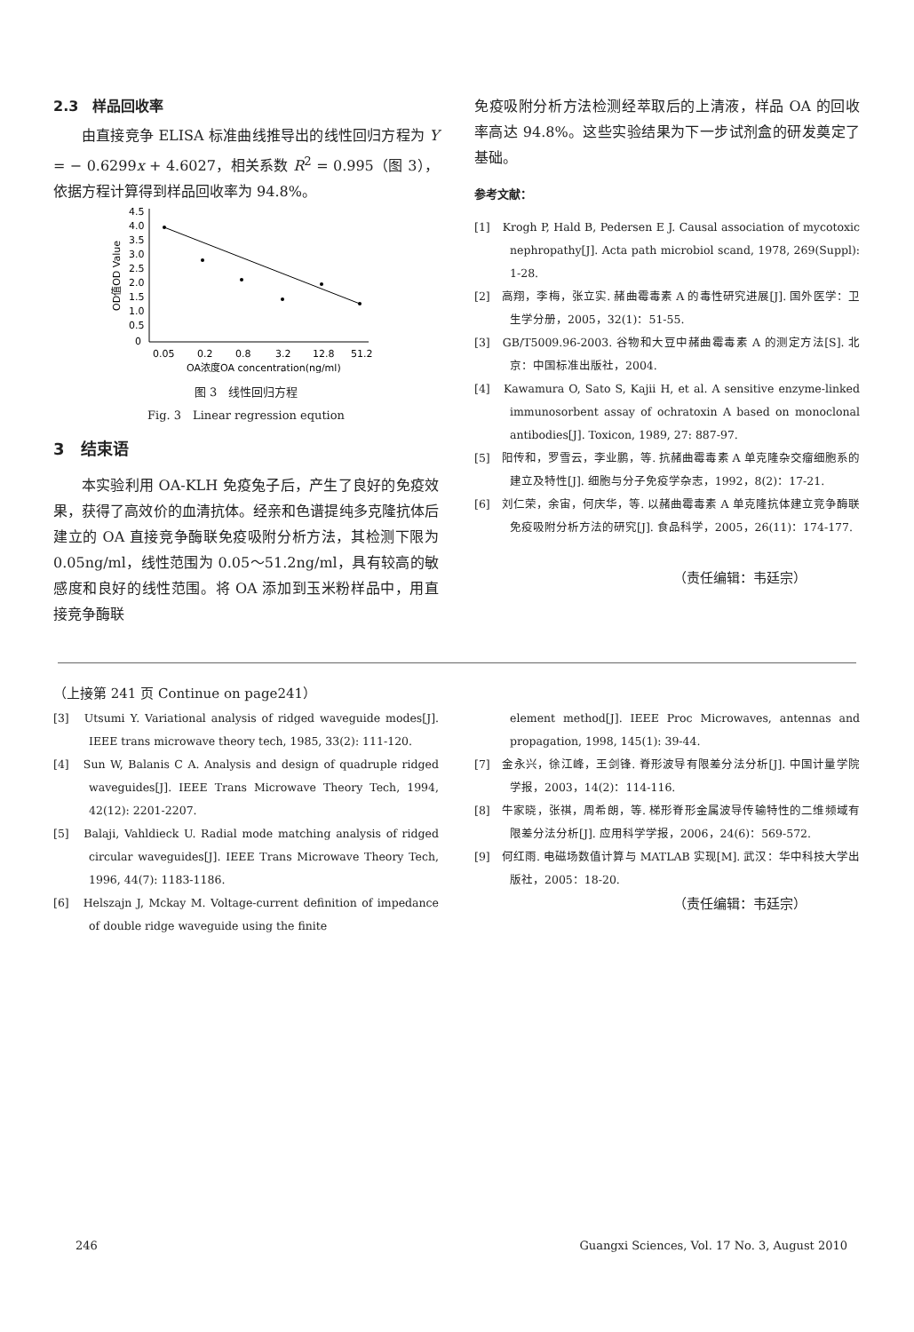2.3　样品回收率
由直接竞争 ELISA 标准曲线推导出的线性回归方程为 Y = − 0.6299x + 4.6027，相关系数 R<sup>2</sup> = 0.995（图 3），依据方程计算得到样品回收率为 94.8%。
OD值OD Value
4.5
4.0
3.5
3.0
2.5
2.0
1.5
1.0
0.5
0
0.05
0.2
0.8
3.2
12.8
51.2
OA浓度OA concentration(ng/ml)
图 3　线性回归方程
Fig. 3　Linear regression eqution
3　结束语
本实验利用 OA-KLH 免疫兔子后，产生了良好的免疫效果，获得了高效价的血清抗体。经亲和色谱提纯多克隆抗体后建立的 OA 直接竞争酶联免疫吸附分析方法，其检测下限为 0.05ng/ml，线性范围为 0.05～51.2ng/ml，具有较高的敏感度和良好的线性范围。将 OA 添加到玉米粉样品中，用直接竞争酶联
免疫吸附分析方法检测经萃取后的上清液，样品 OA 的回收率高达 94.8%。这些实验结果为下一步试剂盒的研发奠定了基础。
参考文献：
[1]　Krogh P, Hald B, Pedersen E J. Causal association of mycotoxic nephropathy[J]. Acta path microbiol scand, 1978, 269(Suppl): 1-28.
[2]　高翔，李梅，张立实. 赭曲霉毒素 A 的毒性研究进展[J]. 国外医学：卫生学分册，2005，32(1)：51-55.
[3]　GB/T5009.96-2003. 谷物和大豆中赭曲霉毒素 A 的测定方法[S]. 北京：中国标准出版社，2004.
[4]　Kawamura O, Sato S, Kajii H, et al. A sensitive enzyme-linked immunosorbent assay of ochratoxin A based on monoclonal antibodies[J]. Toxicon, 1989, 27: 887-97.
[5]　阳传和，罗雪云，李业鹏，等. 抗赭曲霉毒素 A 单克隆杂交瘤细胞系的建立及特性[J]. 细胞与分子免疫学杂志，1992，8(2)：17-21.
[6]　刘仁荣，余宙，何庆华，等. 以赭曲霉毒素 A 单克隆抗体建立竞争酶联免疫吸附分析方法的研究[J]. 食品科学，2005，26(11)：174-177.
（责任编辑：韦廷宗）
（上接第 241 页 Continue on page241）
[3]　Utsumi Y. Variational analysis of ridged waveguide modes[J]. IEEE trans microwave theory tech, 1985, 33(2): 111-120.
[4]　Sun W, Balanis C A. Analysis and design of quadruple ridged waveguides[J]. IEEE Trans Microwave Theory Tech, 1994, 42(12): 2201-2207.
[5]　Balaji, Vahldieck U. Radial mode matching analysis of ridged circular waveguides[J]. IEEE Trans Microwave Theory Tech, 1996, 44(7): 1183-1186.
[6]　Helszajn J, Mckay M. Voltage-current definition of impedance of double ridge waveguide using the finite
element method[J]. IEEE Proc Microwaves, antennas and propagation, 1998, 145(1): 39-44.
[7]　金永兴，徐江峰，王剑锋. 脊形波导有限差分法分析[J]. 中国计量学院学报，2003，14(2)：114-116.
[8]　牛家晓，张祺，周希朗，等. 梯形脊形金属波导传输特性的二维频域有限差分法分析[J]. 应用科学学报，2006，24(6)：569-572.
[9]　何红雨. 电磁场数值计算与 MATLAB 实现[M]. 武汉：华中科技大学出版社，2005：18-20.
（责任编辑：韦廷宗）
246 Guangxi Sciences, Vol. 17 No. 3, August 2010